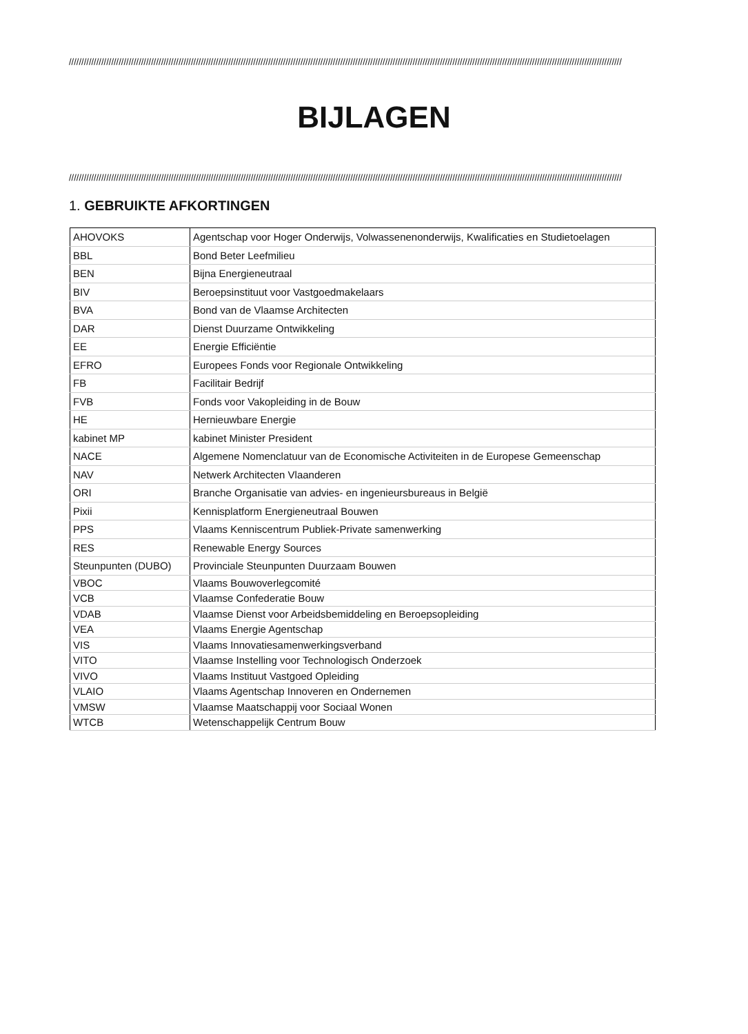//////////////////////////////////////////////////////////////////////////////////////////////////////////////////////////////////////////////////////////////////////////////////////////////////////////////////////////////
BIJLAGEN
//////////////////////////////////////////////////////////////////////////////////////////////////////////////////////////////////////////////////////////////////////////////////////////////////////////////////////////////
1. GEBRUIKTE AFKORTINGEN
| AHOVOKS | Agentschap voor Hoger Onderwijs, Volwassenenonderwijs, Kwalificaties en Studietoelagen |
| BBL | Bond Beter Leefmilieu |
| BEN | Bijna Energieneutraal |
| BIV | Beroepsinstituut voor Vastgoedmakelaars |
| BVA | Bond van de Vlaamse Architecten |
| DAR | Dienst Duurzame Ontwikkeling |
| EE | Energie Efficiëntie |
| EFRO | Europees Fonds voor Regionale Ontwikkeling |
| FB | Facilitair Bedrijf |
| FVB | Fonds voor Vakopleiding in de Bouw |
| HE | Hernieuwbare Energie |
| kabinet MP | kabinet Minister President |
| NACE | Algemene Nomenclatuur van de Economische Activiteiten in de Europese Gemeenschap |
| NAV | Netwerk Architecten Vlaanderen |
| ORI | Branche Organisatie van advies- en ingenieursbureaus in België |
| Pixii | Kennisplatform Energieneutraal Bouwen |
| PPS | Vlaams Kenniscentrum Publiek-Private samenwerking |
| RES | Renewable Energy Sources |
| Steunpunten (DUBO) | Provinciale Steunpunten Duurzaam Bouwen |
| VBOC | Vlaams Bouwoverlegcomité |
| VCB | Vlaamse Confederatie Bouw |
| VDAB | Vlaamse Dienst voor Arbeidsbemiddeling en Beroepsopleiding |
| VEA | Vlaams Energie Agentschap |
| VIS | Vlaams Innovatiesamenwerkingsverband |
| VITO | Vlaamse Instelling voor Technologisch Onderzoek |
| VIVO | Vlaams Instituut Vastgoed Opleiding |
| VLAIO | Vlaams Agentschap Innoveren en Ondernemen |
| VMSW | Vlaamse Maatschappij voor Sociaal Wonen |
| WTCB | Wetenschappelijk Centrum Bouw |